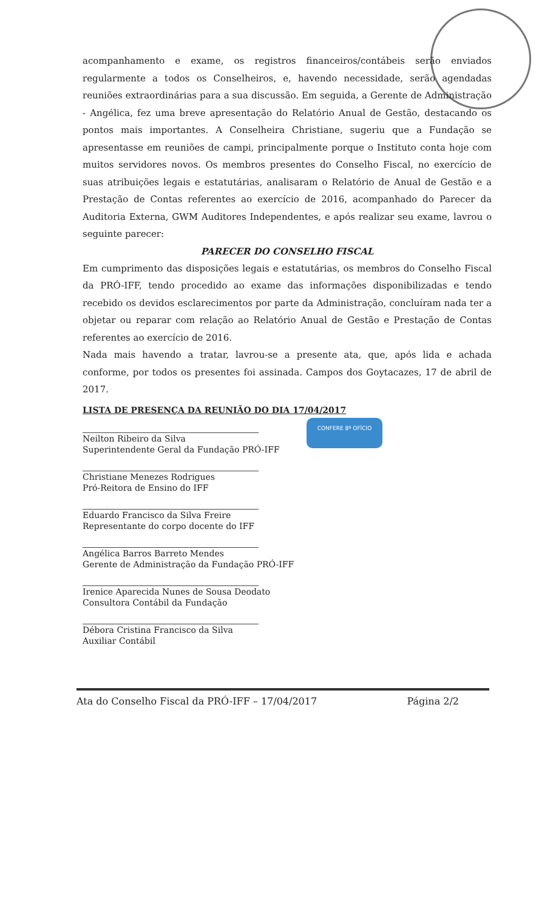CONFERE 8º OFÍCIO
acompanhamento e exame, os registros financeiros/contábeis serão enviados regularmente a todos os Conselheiros, e, havendo necessidade, serão agendadas reuniões extraordinárias para a sua discussão. Em seguida, a Gerente de Administração - Angélica, fez uma breve apresentação do Relatório Anual de Gestão, destacando os pontos mais importantes. A Conselheira Christiane, sugeriu que a Fundação se apresentasse em reuniões de campi, principalmente porque o Instituto conta hoje com muitos servidores novos. Os membros presentes do Conselho Fiscal, no exercício de suas atribuições legais e estatutárias, analisaram o Relatório de Anual de Gestão e a Prestação de Contas referentes ao exercício de 2016, acompanhado do Parecer da Auditoria Externa, GWM Auditores Independentes, e após realizar seu exame, lavrou o seguinte parecer:
PARECER DO CONSELHO FISCAL
Em cumprimento das disposições legais e estatutárias, os membros do Conselho Fiscal da PRÓ-IFF, tendo procedido ao exame das informações disponibilizadas e tendo recebido os devidos esclarecimentos por parte da Administração, concluíram nada ter a objetar ou reparar com relação ao Relatório Anual de Gestão e Prestação de Contas referentes ao exercício de 2016.
Nada mais havendo a tratar, lavrou-se a presente ata, que, após lida e achada conforme, por todos os presentes foi assinada. Campos dos Goytacazes, 17 de abril de 2017.
LISTA DE PRESENÇA DA REUNIÃO DO DIA 17/04/2017
Neilton Ribeiro da Silva
Superintendente Geral da Fundação PRÓ-IFF
Christiane Menezes Rodrigues
Pró-Reitora de Ensino do IFF
Eduardo Francisco da Silva Freire
Representante do corpo docente do IFF
Angélica Barros Barreto Mendes
Gerente de Administração da Fundação PRÓ-IFF
Irenice Aparecida Nunes de Sousa Deodato
Consultora Contábil da Fundação
Débora Cristina Francisco da Silva
Auxiliar Contábil
Ata do Conselho Fiscal da PRÓ-IFF – 17/04/2017 Página 2/2